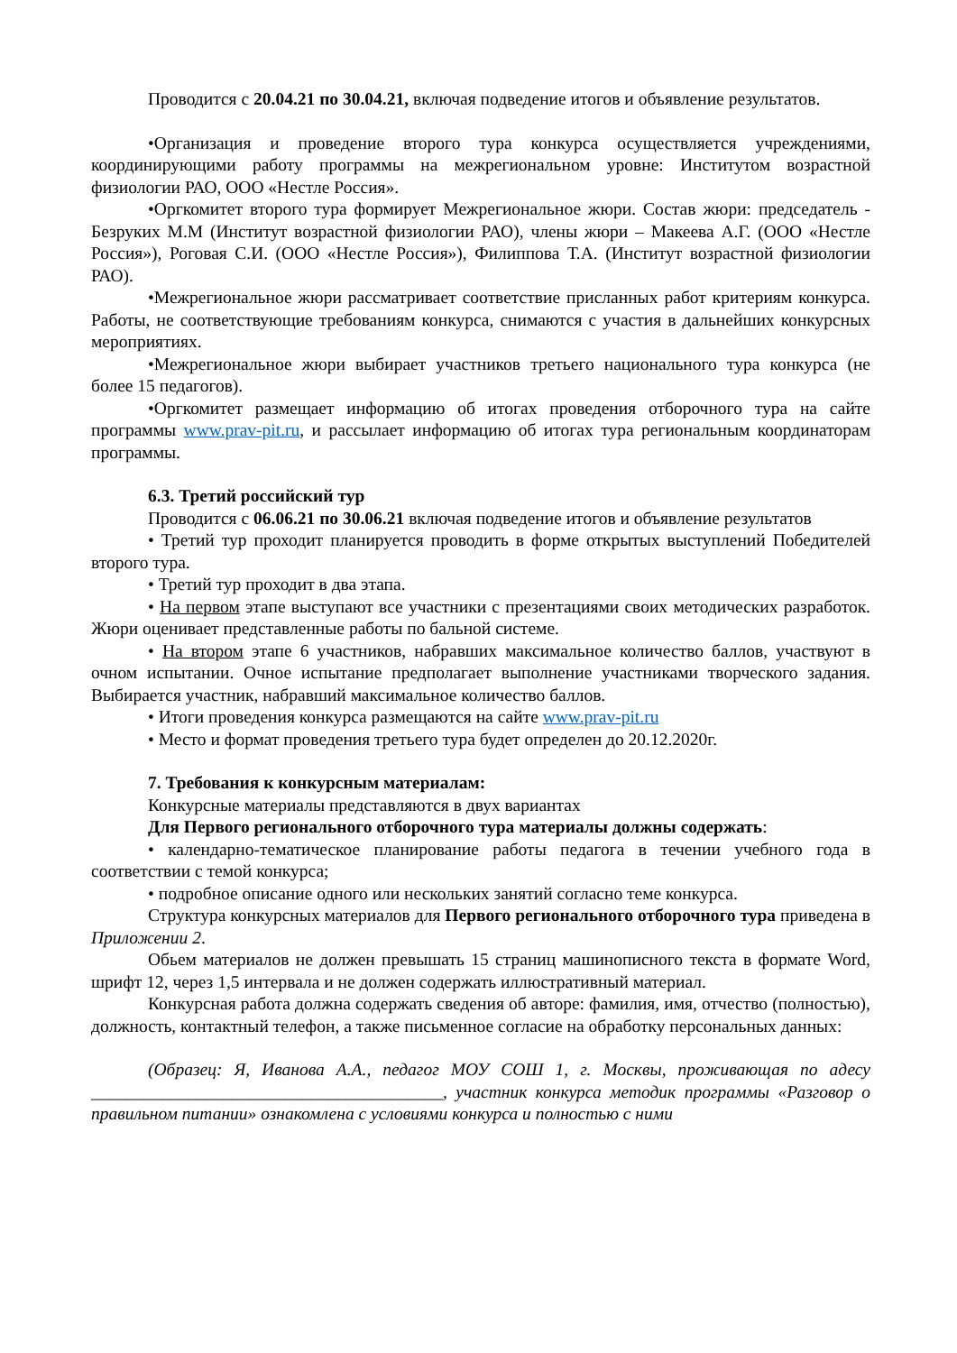Проводится с 20.04.21 по 30.04.21, включая подведение итогов и объявление результатов.
•Организация и проведение второго тура конкурса осуществляется учреждениями, координирующими работу программы на межрегиональном уровне: Институтом возрастной физиологии РАО, ООО «Нестле Россия».
•Оргкомитет второго тура формирует Межрегиональное жюри. Состав жюри: председатель - Безруких М.М (Институт возрастной физиологии РАО), члены жюри – Макеева А.Г. (ООО «Нестле Россия»), Роговая С.И. (ООО «Нестле Россия»), Филиппова Т.А. (Институт возрастной физиологии РАО).
•Межрегиональное жюри рассматривает соответствие присланных работ критериям конкурса. Работы, не соответствующие требованиям конкурса, снимаются с участия в дальнейших конкурсных мероприятиях.
•Межрегиональное жюри выбирает участников третьего национального тура конкурса (не более 15 педагогов).
•Оргкомитет размещает информацию об итогах проведения отборочного тура на сайте программы www.prav-pit.ru, и рассылает информацию об итогах тура региональным координаторам программы.
6.3. Третий российский тур
Проводится с 06.06.21 по 30.06.21 включая подведение итогов и объявление результатов
• Третий тур проходит планируется проводить в форме открытых выступлений Победителей второго тура.
• Третий тур проходит в два этапа.
• На первом этапе выступают все участники с презентациями своих методических разработок. Жюри оценивает представленные работы по бальной системе.
• На втором этапе 6 участников, набравших максимальное количество баллов, участвуют в очном испытании. Очное испытание предполагает выполнение участниками творческого задания. Выбирается участник, набравший максимальное количество баллов.
• Итоги проведения конкурса размещаются на сайте www.prav-pit.ru
• Место и формат проведения третьего тура будет определен до 20.12.2020г.
7. Требования к конкурсным материалам:
Конкурсные материалы представляются в двух вариантах
Для Первого регионального отборочного тура материалы должны содержать:
• календарно-тематическое планирование работы педагога в течении учебного года в соответствии с темой конкурса;
• подробное описание одного или нескольких занятий согласно теме конкурса.
Структура конкурсных материалов для Первого регионального отборочного тура приведена в Приложении 2.
Обьем материалов не должен превышать 15 страниц машинописного текста в формате Word, шрифт 12, через 1,5 интервала и не должен содержать иллюстративный материал.
Конкурсная работа должна содержать сведения об авторе: фамилия, имя, отчество (полностью), должность, контактный телефон, а также письменное согласие на обработку персональных данных:
(Образец: Я, Иванова А.А., педагог МОУ СОШ 1, г. Москвы, проживающая по адесу ________________________________________, участник конкурса методик программы «Разговор о правильном питании» ознакомлена с условиями конкурса и полностью с ними